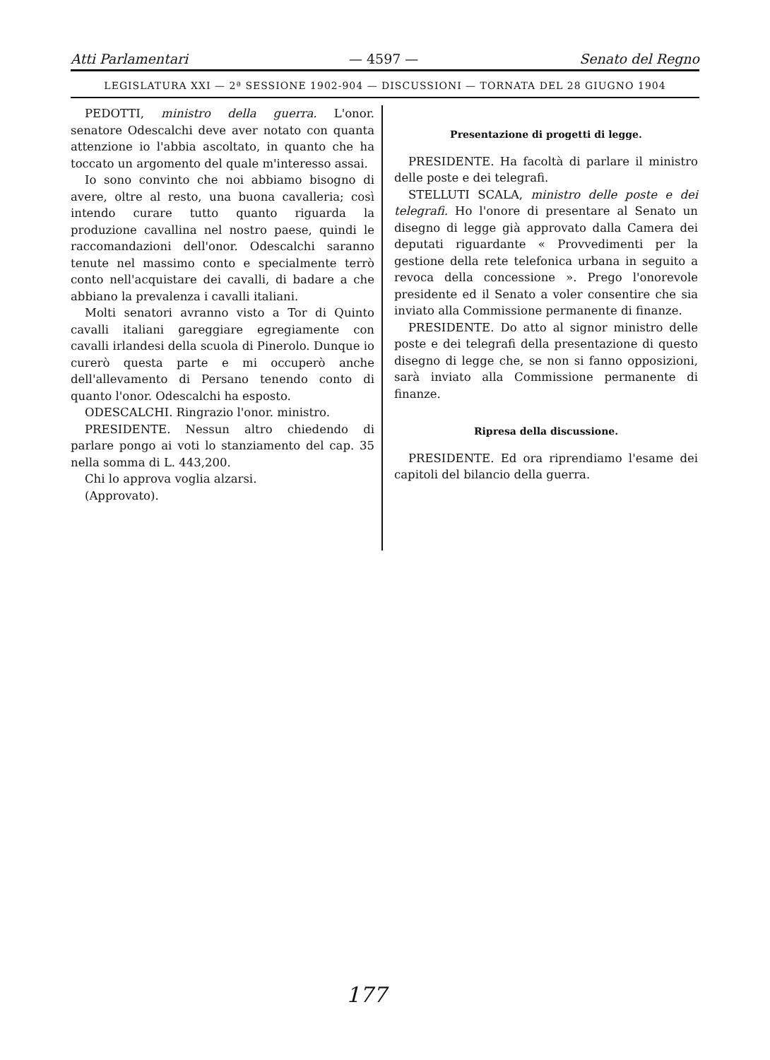Atti Parlamentari — 4597 — Senato del Regno
LEGISLATURA XXI — 2ª SESSIONE 1902-904 — DISCUSSIONI — TORNATA DEL 28 GIUGNO 1904
PEDOTTI, ministro della guerra. L'onor. senatore Odescalchi deve aver notato con quanta attenzione io l'abbia ascoltato, in quanto che ha toccato un argomento del quale m'interesso assai.
Io sono convinto che noi abbiamo bisogno di avere, oltre al resto, una buona cavalleria; così intendo curare tutto quanto riguarda la produzione cavallina nel nostro paese, quindi le raccomandazioni dell'onor. Odescalchi saranno tenute nel massimo conto e specialmente terrò conto nell'acquistare dei cavalli, di badare a che abbiano la prevalenza i cavalli italiani.
Molti senatori avranno visto a Tor di Quinto cavalli italiani gareggiare egregiamente con cavalli irlandesi della scuola di Pinerolo. Dunque io curerò questa parte e mi occuperò anche dell'allevamento di Persano tenendo conto di quanto l'onor. Odescalchi ha esposto.
ODESCALCHI. Ringrazio l'onor. ministro.
PRESIDENTE. Nessun altro chiedendo di parlare pongo ai voti lo stanziamento del cap. 35 nella somma di L. 443,200.
Chi lo approva voglia alzarsi.
(Approvato).
Presentazione di progetti di legge.
PRESIDENTE. Ha facoltà di parlare il ministro delle poste e dei telegrafi.
STELLUTI SCALA, ministro delle poste e dei telegrafi. Ho l'onore di presentare al Senato un disegno di legge già approvato dalla Camera dei deputati riguardante « Provvedimenti per la gestione della rete telefonica urbana in seguito a revoca della concessione ». Prego l'onorevole presidente ed il Senato a voler consentire che sia inviato alla Commissione permanente di finanze.
PRESIDENTE. Do atto al signor ministro delle poste e dei telegrafi della presentazione di questo disegno di legge che, se non si fanno opposizioni, sarà inviato alla Commissione permanente di finanze.
Ripresa della discussione.
PRESIDENTE. Ed ora riprendiamo l'esame dei capitoli del bilancio della guerra.
177